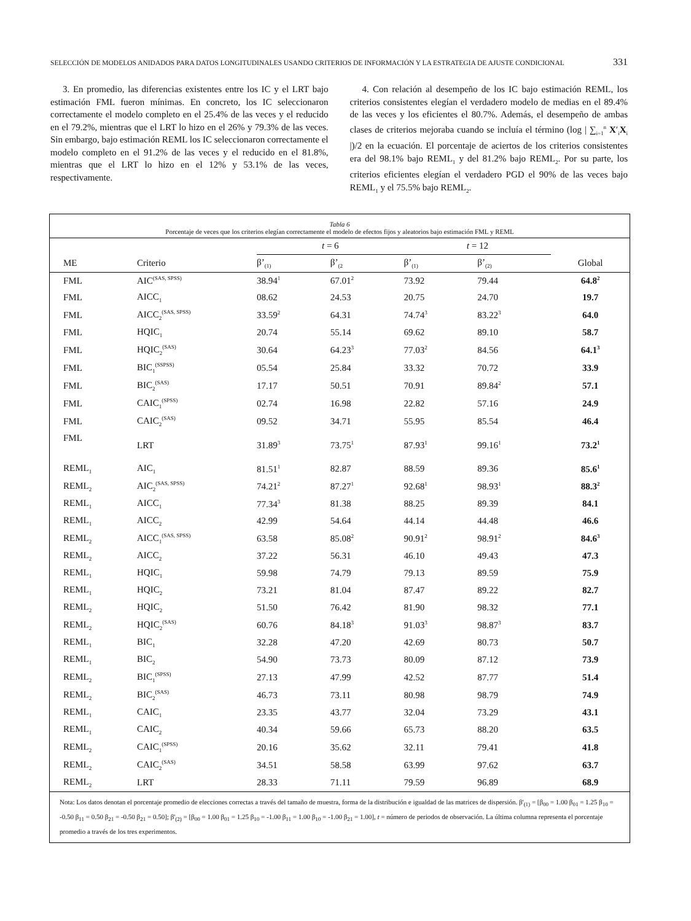SELECCIÓN DE MODELOS ANIDADOS PARA DATOS LONGITUDINALES USANDO CRITERIOS DE INFORMACIÓN Y LA ESTRATEGIA DE AJUSTE CONDICIONAL 331
3. En promedio, las diferencias existentes entre los IC y el LRT bajo estimación FML fueron mínimas. En concreto, los IC seleccionaron correctamente el modelo completo en el 25.4% de las veces y el reducido en el 79.2%, mientras que el LRT lo hizo en el 26% y 79.3% de las veces. Sin embargo, bajo estimación REML los IC seleccionaron correctamente el modelo completo en el 91.2% de las veces y el reducido en el 81.8%, mientras que el LRT lo hizo en el 12% y 53.1% de las veces, respectivamente.
4. Con relación al desempeño de los IC bajo estimación REML, los criterios consistentes elegían el verdadero modelo de medias en el 89.4% de las veces y los eficientes el 80.7%. Además, el desempeño de ambas clases de criterios mejoraba cuando se incluía el término (log | ∑<sub>i=1</sub><sup>n</sup> X′<sub>i</sub>X<sub>i</sub> |)/2 en la ecuación. El porcentaje de aciertos de los criterios consistentes era del 98.1% bajo REML<sub>1</sub> y del 81.2% bajo REML<sub>2</sub>. Por su parte, los criterios eficientes elegían el verdadero PGD el 90% de las veces bajo REML<sub>1</sub> y el 75.5% bajo REML<sub>2</sub>.
Tabla 6
Porcentaje de veces que los criterios elegían correctamente el modelo de efectos fijos y aleatorios bajo estimación FML y REML
| | | t = 6 | | t = 12 | | |
| --- | --- | --- | --- | --- | --- | --- |
| ME | Criterio | β’<sub>(1)</sub> | β’<sub>(2</sub> | β’<sub>(1)</sub> | β’<sub>(2)</sub> | Global |
| FML | AIC<sup>(SAS, SPSS)</sup> | 38.94<sup>1</sup> | 67.01<sup>2</sup> | 73.92 | 79.44 | 64.8<sup>2</sup> |
| FML | AICC<sub>1</sub> | 08.62 | 24.53 | 20.75 | 24.70 | 19.7 |
| FML | AICC<sub>2</sub><sup>(SAS, SPSS)</sup> | 33.59<sup>2</sup> | 64.31 | 74.74<sup>3</sup> | 83.22<sup>3</sup> | 64.0 |
| FML | HQIC<sub>1</sub> | 20.74 | 55.14 | 69.62 | 89.10 | 58.7 |
| FML | HQIC<sub>2</sub><sup>(SAS)</sup> | 30.64 | 64.23<sup>3</sup> | 77.03<sup>2</sup> | 84.56 | 64.1<sup>3</sup> |
| FML | BIC<sub>1</sub><sup>(SSPSS)</sup> | 05.54 | 25.84 | 33.32 | 70.72 | 33.9 |
| FML | BIC<sub>2</sub><sup>(SAS)</sup> | 17.17 | 50.51 | 70.91 | 89.84<sup>2</sup> | 57.1 |
| FML | CAIC<sub>1</sub><sup>(SPSS)</sup> | 02.74 | 16.98 | 22.82 | 57.16 | 24.9 |
| FML | CAIC<sub>2</sub><sup>(SAS)</sup> | 09.52 | 34.71 | 55.95 | 85.54 | 46.4 |
| FML | LRT | 31.89<sup>3</sup> | 73.75<sup>1</sup> | 87.93<sup>1</sup> | 99.16<sup>1</sup> | 73.2<sup>1</sup> |
| REML<sub>1</sub> | AIC<sub>1</sub> | 81.51<sup>1</sup> | 82.87 | 88.59 | 89.36 | 85.6<sup>1</sup> |
| REML<sub>2</sub> | AIC<sub>2</sub><sup>(SAS, SPSS)</sup> | 74.21<sup>2</sup> | 87.27<sup>1</sup> | 92.68<sup>1</sup> | 98.93<sup>1</sup> | 88.3<sup>2</sup> |
| REML<sub>1</sub> | AICC<sub>1</sub> | 77.34<sup>3</sup> | 81.38 | 88.25 | 89.39 | 84.1 |
| REML<sub>1</sub> | AICC<sub>2</sub> | 42.99 | 54.64 | 44.14 | 44.48 | 46.6 |
| REML<sub>2</sub> | AICC<sub>1</sub><sup>(SAS, SPSS)</sup> | 63.58 | 85.08<sup>2</sup> | 90.91<sup>2</sup> | 98.91<sup>2</sup> | 84.6<sup>3</sup> |
| REML<sub>2</sub> | AICC<sub>2</sub> | 37.22 | 56.31 | 46.10 | 49.43 | 47.3 |
| REML<sub>1</sub> | HQIC<sub>1</sub> | 59.98 | 74.79 | 79.13 | 89.59 | 75.9 |
| REML<sub>1</sub> | HQIC<sub>2</sub> | 73.21 | 81.04 | 87.47 | 89.22 | 82.7 |
| REML<sub>2</sub> | HQIC<sub>2</sub> | 51.50 | 76.42 | 81.90 | 98.32 | 77.1 |
| REML<sub>2</sub> | HQIC<sub>2</sub><sup>(SAS)</sup> | 60.76 | 84.18<sup>3</sup> | 91.03<sup>3</sup> | 98.87<sup>3</sup> | 83.7 |
| REML<sub>1</sub> | BIC<sub>1</sub> | 32.28 | 47.20 | 42.69 | 80.73 | 50.7 |
| REML<sub>1</sub> | BIC<sub>2</sub> | 54.90 | 73.73 | 80.09 | 87.12 | 73.9 |
| REML<sub>2</sub> | BIC<sub>1</sub><sup>(SPSS)</sup> | 27.13 | 47.99 | 42.52 | 87.77 | 51.4 |
| REML<sub>2</sub> | BIC<sub>2</sub><sup>(SAS)</sup> | 46.73 | 73.11 | 80.98 | 98.79 | 74.9 |
| REML<sub>1</sub> | CAIC<sub>1</sub> | 23.35 | 43.77 | 32.04 | 73.29 | 43.1 |
| REML<sub>1</sub> | CAIC<sub>2</sub> | 40.34 | 59.66 | 65.73 | 88.20 | 63.5 |
| REML<sub>2</sub> | CAIC<sub>1</sub><sup>(SPSS)</sup> | 20.16 | 35.62 | 32.11 | 79.41 | 41.8 |
| REML<sub>2</sub> | CAIC<sub>2</sub><sup>(SAS)</sup> | 34.51 | 58.58 | 63.99 | 97.62 | 63.7 |
| REML<sub>2</sub> | LRT | 28.33 | 71.11 | 79.59 | 96.89 | 68.9 |
Nota: Los datos denotan el porcentaje promedio de elecciones correctas a través del tamaño de muestra, forma de la distribución e igualdad de las matrices de dispersión. β'<sub>(1)</sub> = [β<sub>00</sub> = 1.00 β<sub>01</sub> = 1.25 β<sub>10</sub> = -0.50 β<sub>11</sub> = 0.50 β<sub>21</sub> = -0.50 β<sub>21</sub> = 0.50]; β'<sub>(2)</sub> = [β<sub>00</sub> = 1.00 β<sub>01</sub> = 1.25 β<sub>10</sub> = -1.00 β<sub>11</sub> = 1.00 β<sub>10</sub> = -1.00 β<sub>21</sub> = 1.00], t = número de periodos de observación. La última columna representa el porcentaje promedio a través de los tres experimentos.